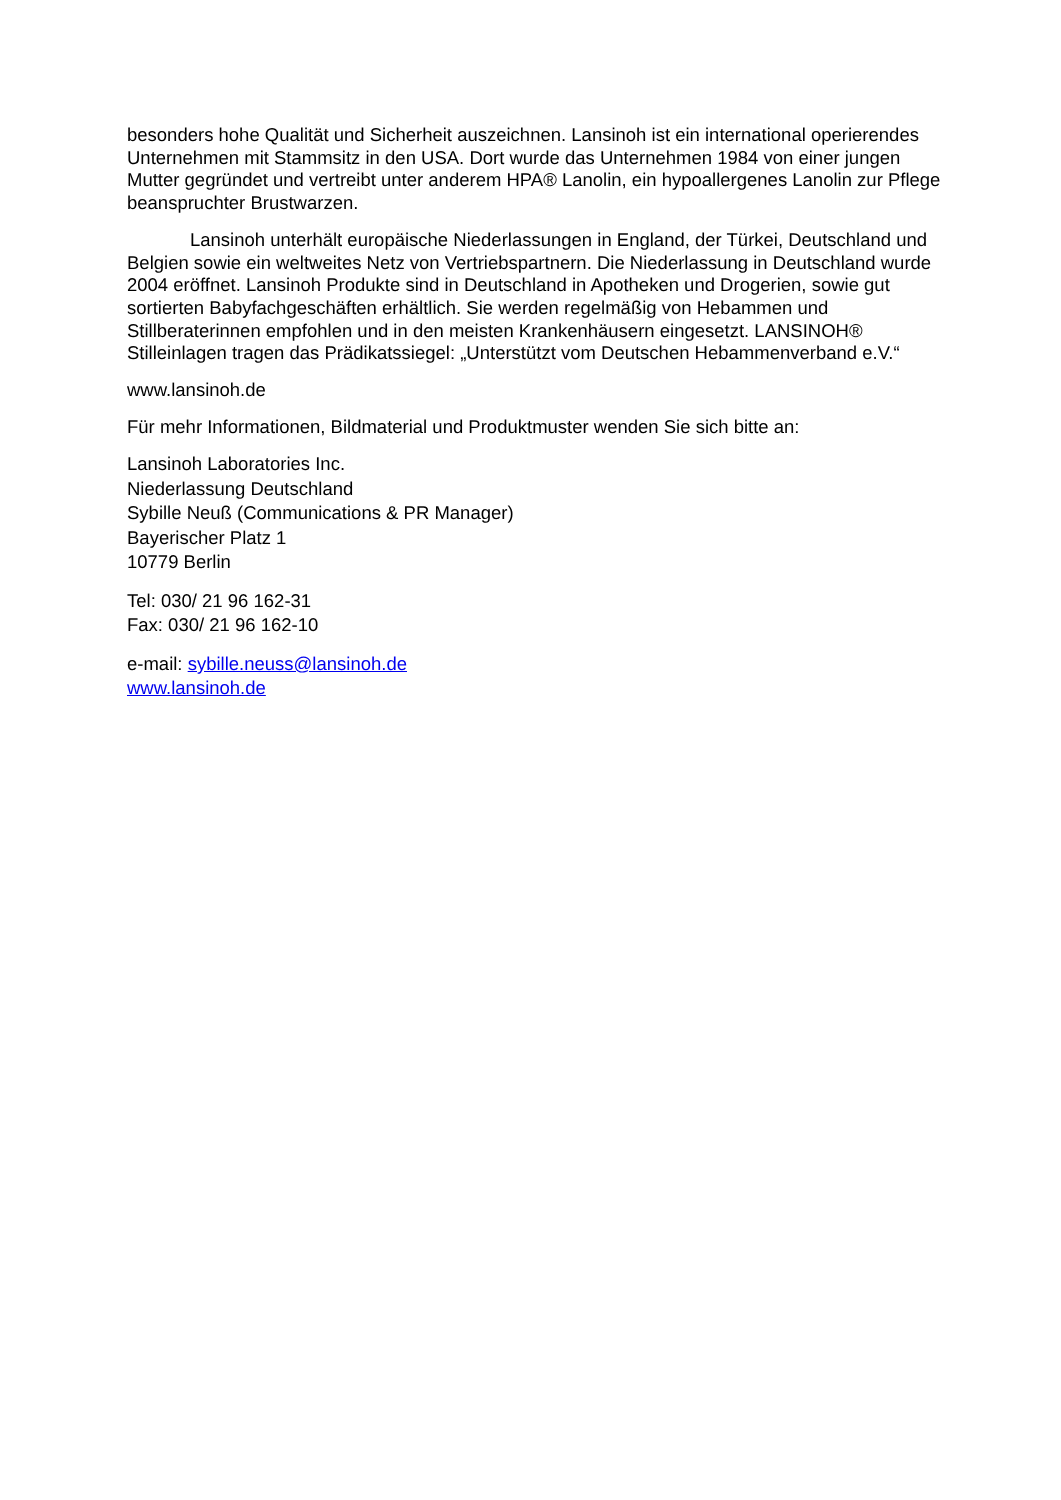besonders hohe Qualität und Sicherheit auszeichnen. Lansinoh ist ein international operierendes Unternehmen mit Stammsitz in den USA. Dort wurde das Unternehmen 1984 von einer jungen Mutter gegründet und vertreibt unter anderem HPA® Lanolin, ein hypoallergenes Lanolin zur Pflege beanspruchter Brustwarzen.
Lansinoh unterhält europäische Niederlassungen in England, der Türkei, Deutschland und Belgien sowie ein weltweites Netz von Vertriebspartnern. Die Niederlassung in Deutschland wurde 2004 eröffnet. Lansinoh Produkte sind in Deutschland in Apotheken und Drogerien, sowie gut sortierten Babyfachgeschäften erhältlich. Sie werden regelmäßig von Hebammen und Stillberaterinnen empfohlen und in den meisten Krankenhäusern eingesetzt. LANSINOH® Stilleinlagen tragen das Prädikatssiegel: „Unterstützt vom Deutschen Hebammenverband e.V.“
www.lansinoh.de
Für mehr Informationen, Bildmaterial und Produktmuster wenden Sie sich bitte an:
Lansinoh Laboratories Inc.
Niederlassung Deutschland
Sybille Neuß (Communications & PR Manager)
Bayerischer Platz 1
10779 Berlin
Tel: 030/ 21 96 162-31
Fax: 030/ 21 96 162-10
e-mail: sybille.neuss@lansinoh.de
www.lansinoh.de